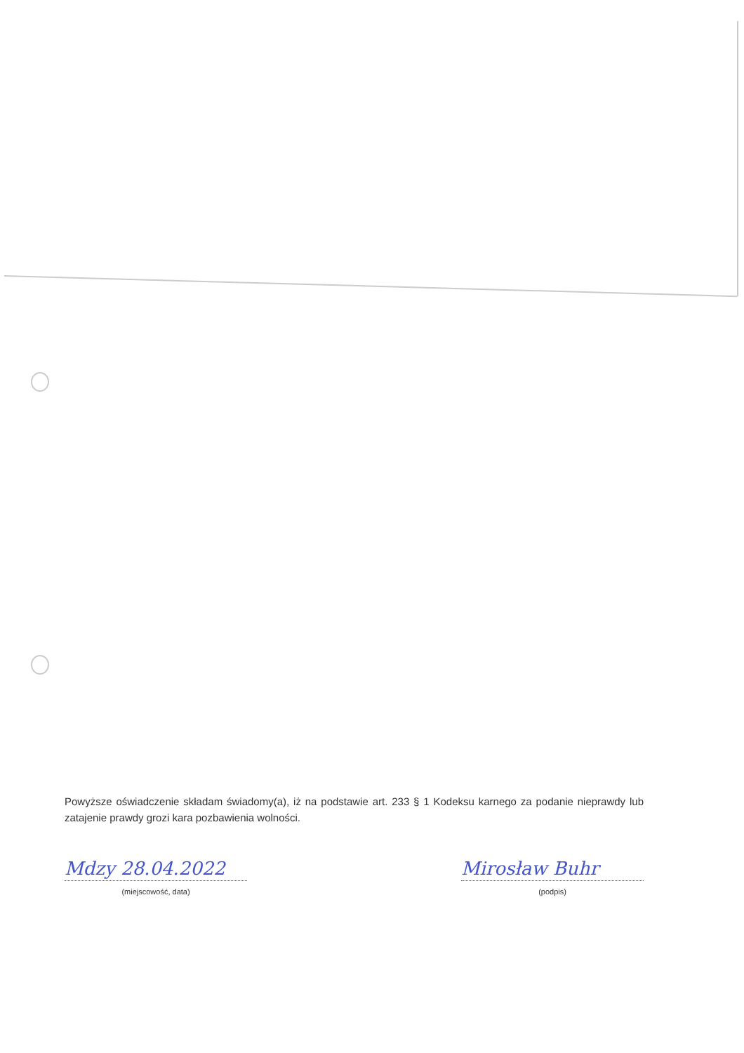Powyższe oświadczenie składam świadomy(a), iż na podstawie art. 233 § 1 Kodeksu karnego za podanie nieprawdy lub zatajenie prawdy grozi kara pozbawienia wolności.
Mdzy 28.04.2022
(miejscowość, data)
Mirosław Buhr
(podpis)